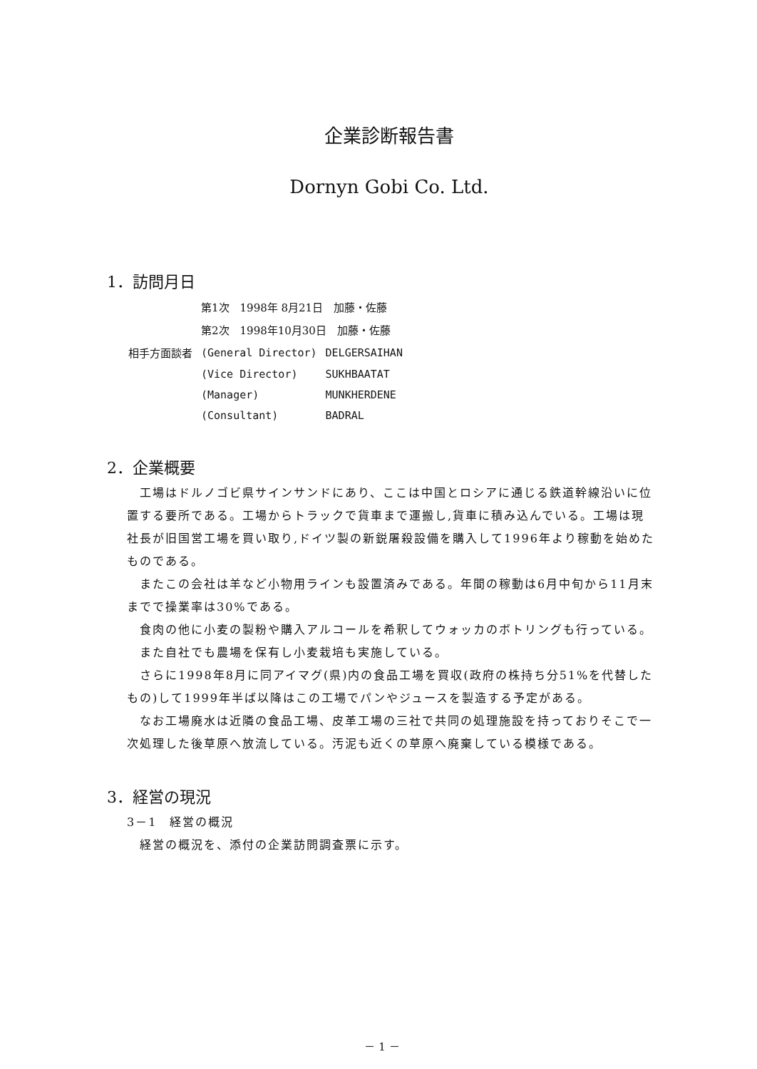企業診断報告書
Dornyn Gobi Co. Ltd.
1．訪問月日
| | 第1次 1998年 8月21日 加藤・佐藤 | |
| | 第2次 1998年10月30日 加藤・佐藤 | |
| 相手方面談者 | (General Director) | DELGERSAIHAN |
| | (Vice Director) | SUKHBAATAT |
| | (Manager) | MUNKHERDENE |
| | (Consultant) | BADRAL |
2．企業概要
　工場はドルノゴビ県サインサンドにあり、ここは中国とロシアに通じる鉄道幹線沿いに位置する要所である。工場からトラックで貨車まで運搬し,貨車に積み込んでいる。工場は現社長が旧国営工場を買い取り,ドイツ製の新鋭屠殺設備を購入して1996年より稼動を始めたものである。
　またこの会社は羊など小物用ラインも設置済みである。年間の稼動は6月中旬から11月末までで操業率は30%である。
　食肉の他に小麦の製粉や購入アルコールを希釈してウォッカのボトリングも行っている。
　また自社でも農場を保有し小麦栽培も実施している。
　さらに1998年8月に同アイマグ(県)内の食品工場を買収(政府の株持ち分51%を代替したもの)して1999年半ば以降はこの工場でパンやジュースを製造する予定がある。
　なお工場廃水は近隣の食品工場、皮革工場の三社で共同の処理施設を持っておりそこで一次処理した後草原へ放流している。汚泥も近くの草原へ廃棄している模様である。
3．経営の現況
3－1　経営の概況
　経営の概況を、添付の企業訪問調査票に示す。
－ 1 －